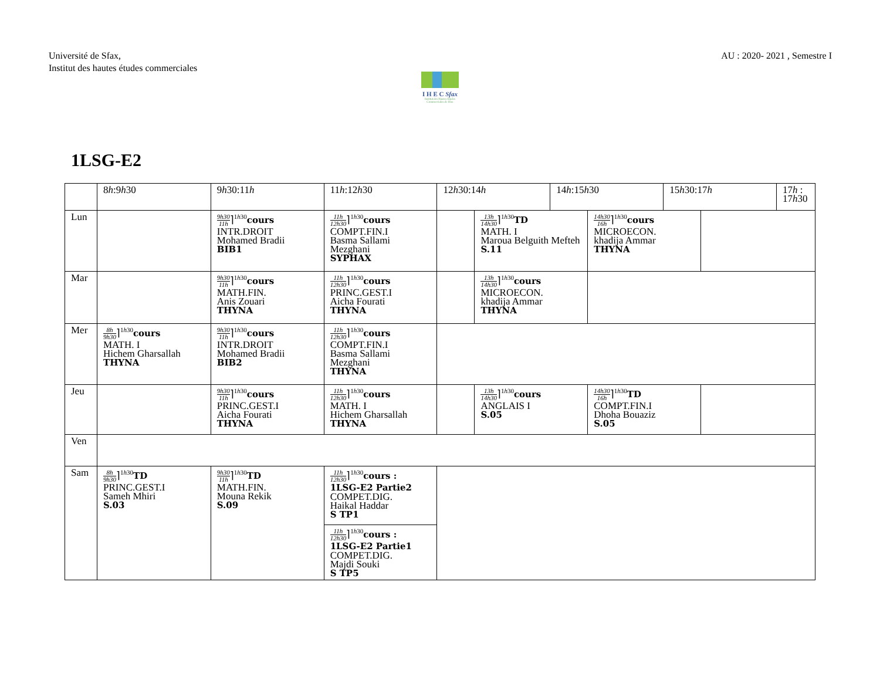Université de Sfax,
Institut des hautes études commerciales
AU : 2020- 2021 , Semestre I
I H E C Sfax
Institut des Hautes Etudes Commerciales de Sfax
1LSG-E2
| | 8 h :9 h 30 | 9 h 30:11 h | 11 h :12 h 30 | 12 h 30:14 h | | 14 h :15 h 30 | | 15 h 30:17 h | | 17 h : 17 h 30 |
| --- | --- | --- | --- | --- | --- | --- | --- | --- | --- | --- |
| Lun | | 9h30 11h ⌉<sup>1h30</sup> cours INTR.DROIT Mohamed Bradii BIB1 | 11h 12h30 ⌉<sup>1h30</sup> cours COMPT.FIN.I Basma Sallami Mezghani SYPHAX | | 13h 14h30 ⌉<sup>1h30</sup> TD MATH. I Maroua Belguith Mefteh S.11 | | 14h30 16h ⌉<sup>1h30</sup> cours MICROECON. khadija Ammar THYNA | | | |
| Mar | | 9h30 11h ⌉<sup>1h30</sup> cours MATH.FIN. Anis Zouari THYNA | 11h 12h30 ⌉<sup>1h30</sup> cours PRINC.GEST.I Aicha Fourati THYNA | | 13h 14h30 ⌉<sup>1h30</sup> cours MICROECON. khadija Ammar THYNA | | | | | |
| Mer | 8h 9h30 ⌉<sup>1h30</sup> cours MATH. I Hichem Gharsallah THYNA | 9h30 11h ⌉<sup>1h30</sup> cours INTR.DROIT Mohamed Bradii BIB2 | 11h 12h30 ⌉<sup>1h30</sup> cours COMPT.FIN.I Basma Sallami Mezghani THYNA | | | | | | | |
| Jeu | | 9h30 11h ⌉<sup>1h30</sup> cours PRINC.GEST.I Aicha Fourati THYNA | 11h 12h30 ⌉<sup>1h30</sup> cours MATH. I Hichem Gharsallah THYNA | | 13h 14h30 ⌉<sup>1h30</sup> cours ANGLAIS I S.05 | | 14h30 16h ⌉<sup>1h30</sup> TD COMPT.FIN.I Dhoha Bouaziz S.05 | | | |
| Ven | | | | | | | | | | |
| Sam | 8h 9h30 ⌉<sup>1h30</sup> TD PRINC.GEST.I Sameh Mhiri S.03 | 9h30 11h ⌉<sup>1h30</sup> TD MATH.FIN. Mouna Rekik S.09 | 11h 12h30 ⌉<sup>1h30</sup> cours : 1LSG-E2 Partie2 COMPET.DIG. Haikal Haddar S TP1 | | | | | | | |
| | | | 11h 12h30 ⌉<sup>1h30</sup> cours : 1LSG-E2 Partie1 COMPET.DIG. Majdi Souki S TP5 | | | | | | | |